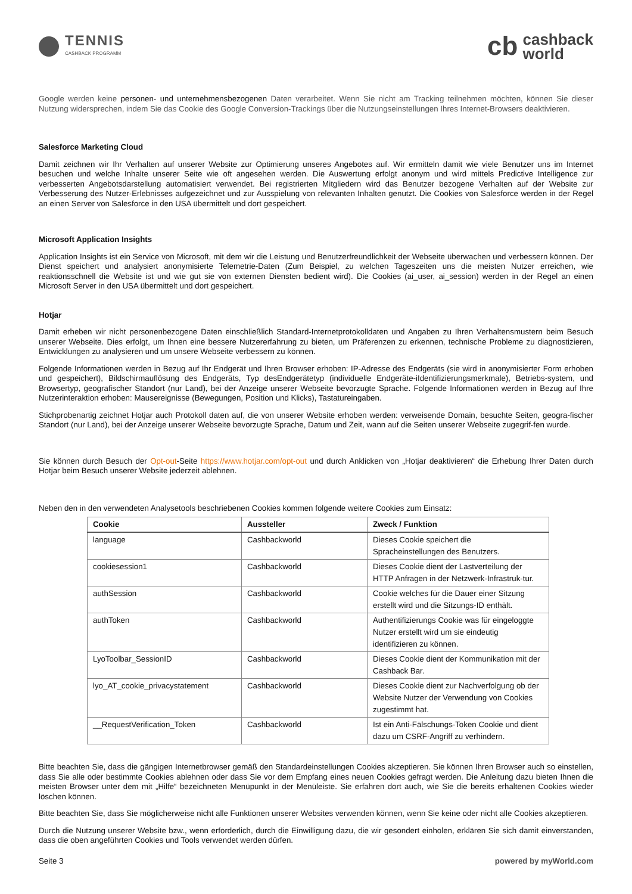TENNIS
CASHBACK PROGRAMM
cb cashback
world
Google werden keine personen- und unternehmensbezogenen Daten verarbeitet. Wenn Sie nicht am Tracking teilnehmen möchten, können Sie dieser Nutzung widersprechen, indem Sie das Cookie des Google Conversion-Trackings über die Nutzungseinstellungen Ihres Internet-Browsers deaktivieren.
Salesforce Marketing Cloud
Damit zeichnen wir Ihr Verhalten auf unserer Website zur Optimierung unseres Angebotes auf. Wir ermitteln damit wie viele Benutzer uns im Internet besuchen und welche Inhalte unserer Seite wie oft angesehen werden. Die Auswertung erfolgt anonym und wird mittels Predictive Intelligence zur verbesserten Angebotsdarstellung automatisiert verwendet. Bei registrierten Mitgliedern wird das Benutzer bezogene Verhalten auf der Website zur Verbesserung des Nutzer-Erlebnisses aufgezeichnet und zur Ausspielung von relevanten Inhalten genutzt. Die Cookies von Salesforce werden in der Regel an einen Server von Salesforce in den USA übermittelt und dort gespeichert.
Microsoft Application Insights
Application Insights ist ein Service von Microsoft, mit dem wir die Leistung und Benutzerfreundlichkeit der Webseite überwachen und verbessern können. Der Dienst speichert und analysiert anonymisierte Telemetrie-Daten (Zum Beispiel, zu welchen Tageszeiten uns die meisten Nutzer erreichen, wie reaktionsschnell die Website ist und wie gut sie von externen Diensten bedient wird). Die Cookies (ai_user, ai_session) werden in der Regel an einen Microsoft Server in den USA übermittelt und dort gespeichert.
Hotjar
Damit erheben wir nicht personenbezogene Daten einschließlich Standard-Internetprotokolldaten und Angaben zu Ihren Verhaltensmustern beim Besuch unserer Webseite. Dies erfolgt, um Ihnen eine bessere Nutzererfahrung zu bieten, um Präferenzen zu erkennen, technische Probleme zu diagnostizieren, Entwicklungen zu analysieren und um unsere Webseite verbessern zu können.
Folgende Informationen werden in Bezug auf Ihr Endgerät und Ihren Browser erhoben: IP-Adresse des Endgeräts (sie wird in anonymisierter Form erhoben und gespeichert), Bildschirmauflösung des Endgeräts, Typ desEndgerätetyp (individuelle Endgeräte-iIdentifizierungsmerkmale), Betriebs-system, und Browsertyp, geografischer Standort (nur Land), bei der Anzeige unserer Webseite bevorzugte Sprache. Folgende Informationen werden in Bezug auf Ihre Nutzerinteraktion erhoben: Mausereignisse (Bewegungen, Position und Klicks), Tastatureingaben.
Stichprobenartig zeichnet Hotjar auch Protokoll daten auf, die von unserer Website erhoben werden: verweisende Domain, besuchte Seiten, geogra-fischer Standort (nur Land), bei der Anzeige unserer Webseite bevorzugte Sprache, Datum und Zeit, wann auf die Seiten unserer Webseite zugegrif-fen wurde.
Sie können durch Besuch der Opt-out-Seite https://www.hotjar.com/opt-out und durch Anklicken von „Hotjar deaktivieren“ die Erhebung Ihrer Daten durch Hotjar beim Besuch unserer Website jederzeit ablehnen.
Neben den in den verwendeten Analysetools beschriebenen Cookies kommen folgende weitere Cookies zum Einsatz:
| Cookie | Aussteller | Zweck / Funktion |
| --- | --- | --- |
| language | Cashbackworld | Dieses Cookie speichert die Spracheinstellungen des Benutzers. |
| cookiesession1 | Cashbackworld | Dieses Cookie dient der Lastverteilung der HTTP Anfragen in der Netzwerk-Infrastruk-tur. |
| authSession | Cashbackworld | Cookie welches für die Dauer einer Sitzung erstellt wird und die Sitzungs-ID enthält. |
| authToken | Cashbackworld | Authentifizierungs Cookie was für eingeloggte Nutzer erstellt wird um sie eindeutig identifizieren zu können. |
| LyoToolbar_SessionID | Cashbackworld | Dieses Cookie dient der Kommunikation mit der Cashback Bar. |
| lyo_AT_cookie_privacystatement | Cashbackworld | Dieses Cookie dient zur Nachverfolgung ob der Website Nutzer der Verwendung von Cookies zugestimmt hat. |
| __RequestVerification_Token | Cashbackworld | Ist ein Anti-Fälschungs-Token Cookie und dient dazu um CSRF-Angriff zu verhindern. |
Bitte beachten Sie, dass die gängigen Internetbrowser gemäß den Standardeinstellungen Cookies akzeptieren. Sie können Ihren Browser auch so einstellen, dass Sie alle oder bestimmte Cookies ablehnen oder dass Sie vor dem Empfang eines neuen Cookies gefragt werden. Die Anleitung dazu bieten Ihnen die meisten Browser unter dem mit „Hilfe“ bezeichneten Menüpunkt in der Menüleiste. Sie erfahren dort auch, wie Sie die bereits erhaltenen Cookies wieder löschen können.
Bitte beachten Sie, dass Sie möglicherweise nicht alle Funktionen unserer Websites verwenden können, wenn Sie keine oder nicht alle Cookies akzeptieren.
Durch die Nutzung unserer Website bzw., wenn erforderlich, durch die Einwilligung dazu, die wir gesondert einholen, erklären Sie sich damit einverstanden, dass die oben angeführten Cookies und Tools verwendet werden dürfen.
Seite 3 powered by myWorld.com